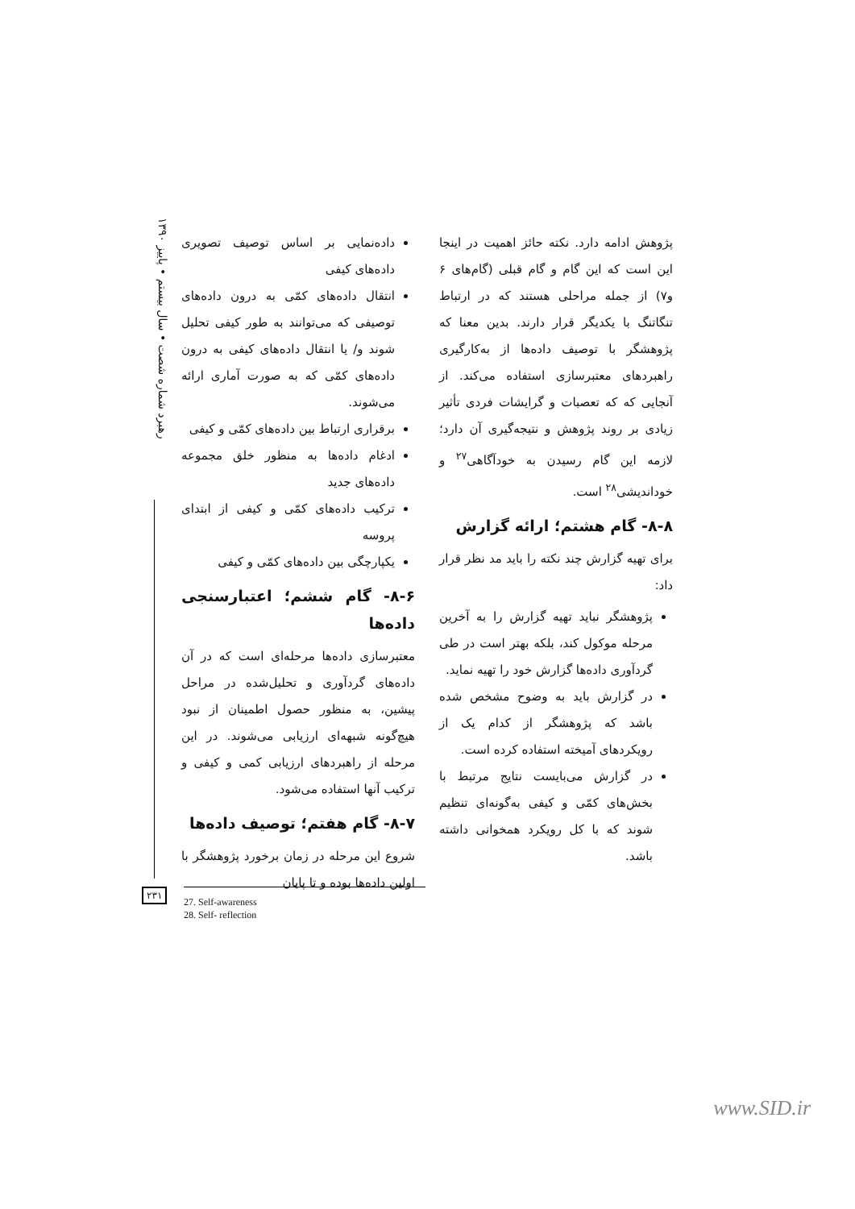رهبرد شماره شصت • سال بیستم • پاییز ۱۳۹۰
داده‌نمایی بر اساس توصیف تصویری داده‌های کیفی
انتقال داده‌های کمّی به درون داده‌های توصیفی که می‌توانند به طور کیفی تحلیل شوند و/ یا انتقال داده‌های کیفی به درون داده‌های کمّی که به صورت آماری ارائه می‌شوند.
برقراری ارتباط بین داده‌های کمّی و کیفی
ادغام داده‌ها به منظور خلق مجموعه داده‌های جدید
ترکیب داده‌های کمّی و کیفی از ابتدای پروسه
یکپارچگی بین داده‌های کمّی و کیفی
۸-۶- گام ششم؛ اعتبارسنجی داده‌ها
معتبرسازی داده‌ها مرحله‌ای است که در آن داده‌های گردآوری و تحلیل‌شده در مراحل پیشین، به منظور حصول اطمینان از نبود هیچ‌گونه شبهه‌ای ارزیابی می‌شوند. در این مرحله از راهبردهای ارزیابی کمی و کیفی و ترکیب آنها استفاده می‌شود.
۸-۷- گام هفتم؛ توصیف داده‌ها
شروع این مرحله در زمان برخورد پژوهشگر با اولین داده‌ها بوده و تا پایان
پژوهش ادامه دارد. نکته حائز اهمیت در اینجا این است که این گام و گام قبلی (گام‌های ۶ و۷) از جمله مراحلی هستند که در ارتباط تنگاتنگ با یکدیگر قرار دارند. بدین معنا که پژوهشگر با توصیف داده‌ها از به‌کارگیری راهبردهای معتبرسازی استفاده می‌کند. از آنجایی که که تعصبات و گرایشات فردی تأثیر زیادی بر روند پژوهش و نتیجه‌گیری آن دارد؛ لازمه این گام رسیدن به خودآگاهی<sup>۲۷</sup> و خوداندیشی<sup>۲۸</sup> است.
۸-۸- گام هشتم؛ ارائه گزارش
برای تهیه گزارش چند نکته را باید مد نظر قرار داد:
پژوهشگر نباید تهیه گزارش را به آخرین مرحله موکول کند، بلکه بهتر است در طی گردآوری داده‌ها گزارش خود را تهیه نماید.
در گزارش باید به وضوح مشخص شده باشد که پژوهشگر از کدام یک از رویکردهای آمیخته استفاده کرده است.
در گزارش می‌بایست نتایج مرتبط با بخش‌های کمّی و کیفی به‌گونه‌ای تنظیم شوند که با کل رویکرد همخوانی داشته باشد.
۲۳۱
27. Self-awareness
28. Self- reflection
www.SID.ir